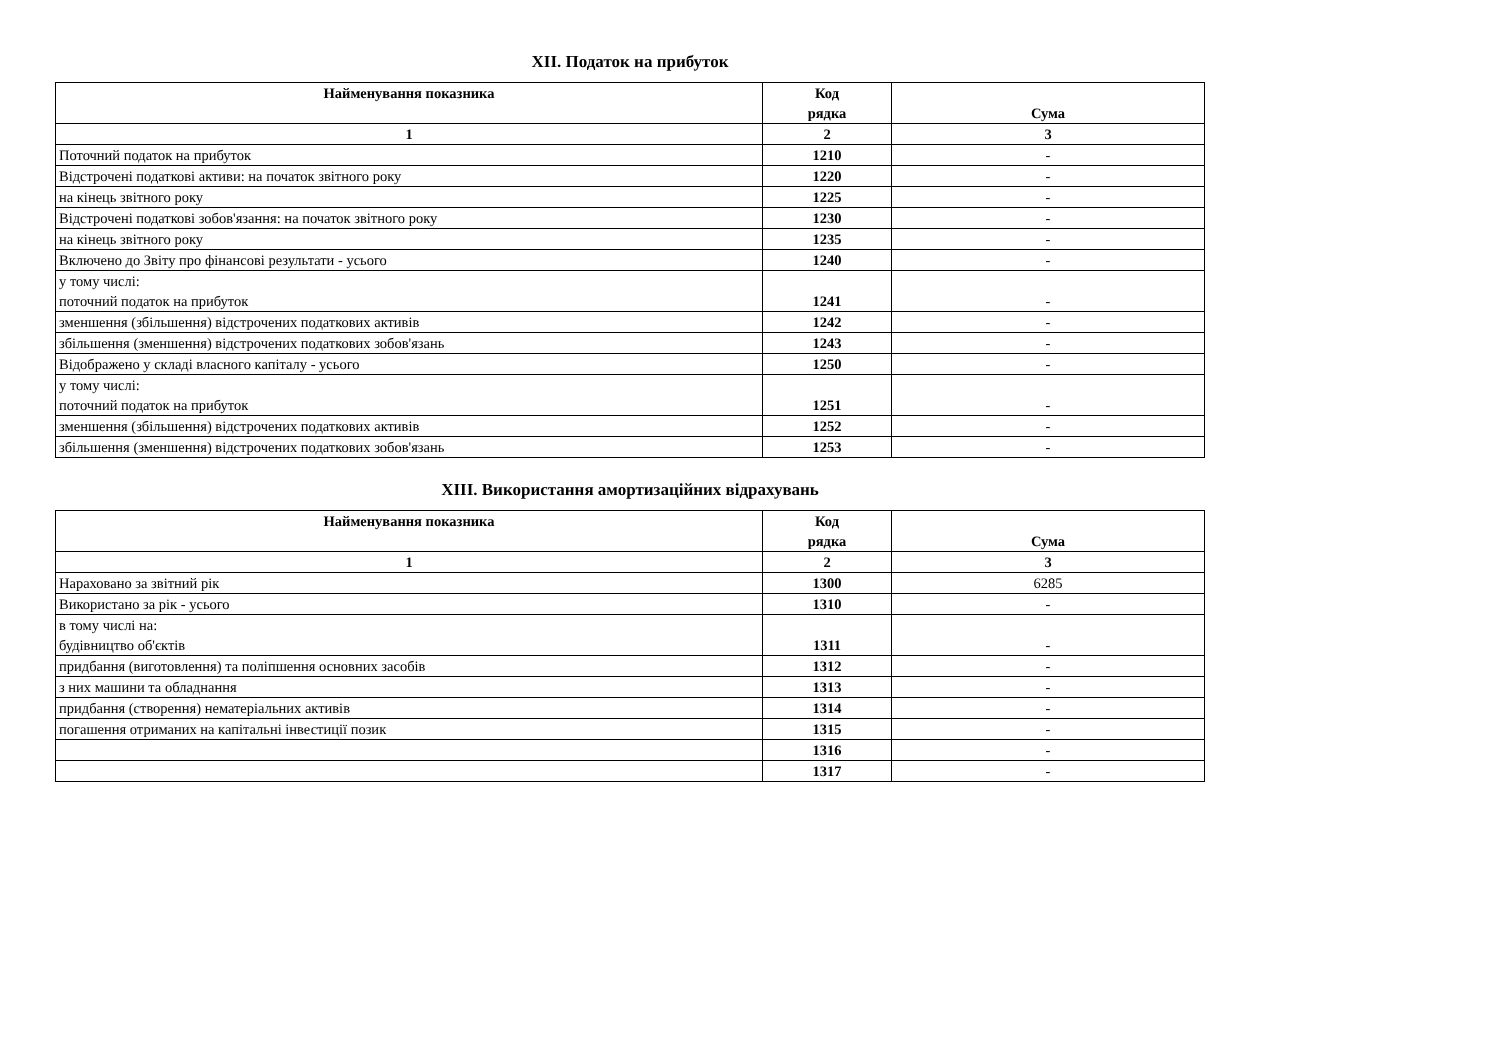XII. Податок на прибуток
| Найменування показника | Код рядка | Сума |
| --- | --- | --- |
| 1 | 2 | 3 |
| Поточний податок на прибуток | 1210 | - |
| Відстрочені податкові активи: на початок звітного року | 1220 | - |
| на кінець звітного року | 1225 | - |
| Відстрочені податкові зобов'язання: на початок звітного року | 1230 | - |
| на кінець звітного року | 1235 | - |
| Включено до Звіту про фінансові результати - усього | 1240 | - |
| у тому числі: поточний податок на прибуток | 1241 | - |
| зменшення (збільшення) відстрочених податкових активів | 1242 | - |
| збільшення (зменшення) відстрочених податкових зобов'язань | 1243 | - |
| Відображено у складі власного капіталу - усього | 1250 | - |
| у тому числі: поточний податок на прибуток | 1251 | - |
| зменшення (збільшення) відстрочених податкових активів | 1252 | - |
| збільшення (зменшення) відстрочених податкових зобов'язань | 1253 | - |
XIII. Використання амортизаційних відрахувань
| Найменування показника | Код рядка | Сума |
| --- | --- | --- |
| 1 | 2 | 3 |
| Нараховано за звітний рік | 1300 | 6285 |
| Використано за рік - усього | 1310 | - |
| в тому числі на: будівництво об'єктів | 1311 | - |
| придбання (виготовлення) та поліпшення основних засобів | 1312 | - |
| з них машини та обладнання | 1313 | - |
| придбання (створення) нематеріальних активів | 1314 | - |
| погашення отриманих на капітальні інвестиції позик | 1315 | - |
| | 1316 | - |
| | 1317 | - |